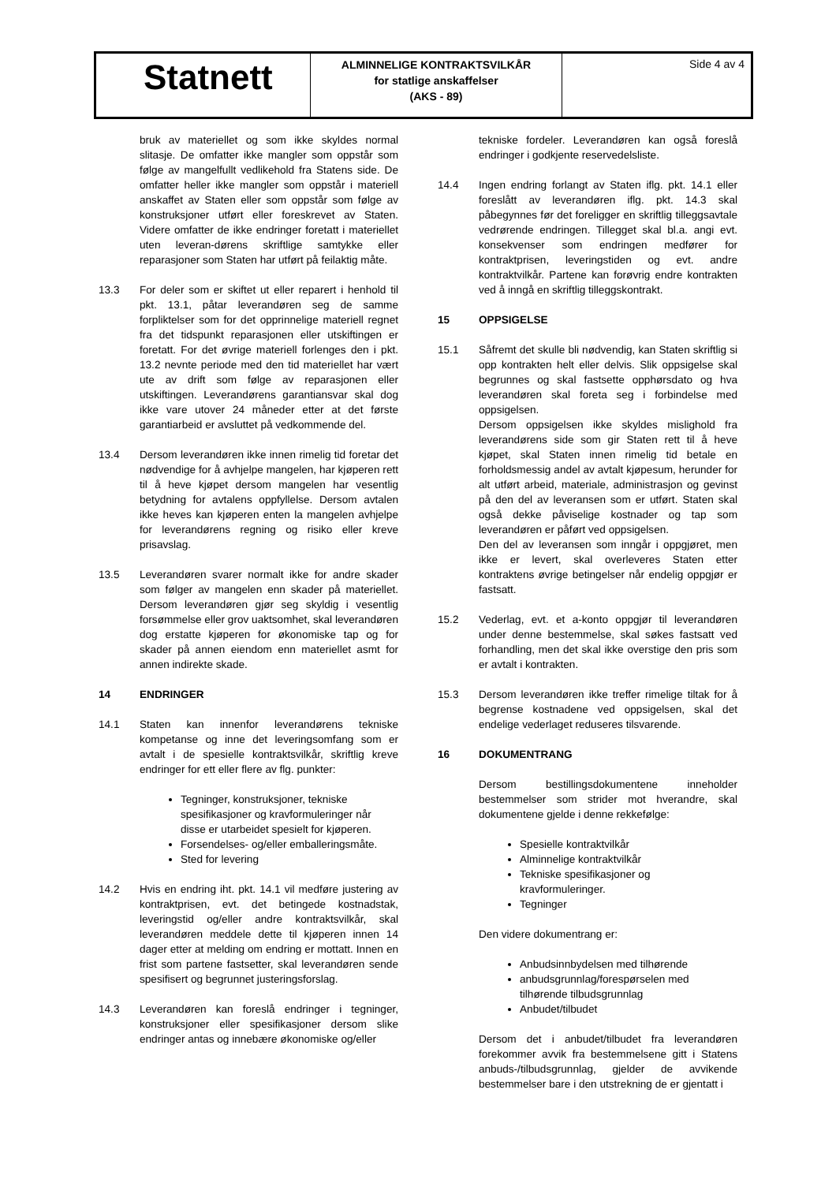Statnett
ALMINNELIGE KONTRAKTSVILKÅR
for statlige anskaffelser
(AKS - 89)
Side 4 av 4
bruk av materiellet og som ikke skyldes normal slitasje. De omfatter ikke mangler som oppstår som følge av mangelfullt vedlikehold fra Statens side. De omfatter heller ikke mangler som oppstår i materiell anskaffet av Staten eller som oppstår som følge av konstruksjoner utført eller foreskrevet av Staten. Videre omfatter de ikke endringer foretatt i materiellet uten leveran-dørens skriftlige samtykke eller reparasjoner som Staten har utført på feilaktig måte.
13.3 For deler som er skiftet ut eller reparert i henhold til pkt. 13.1, påtar leverandøren seg de samme forpliktelser som for det opprinnelige materiell regnet fra det tidspunkt reparasjonen eller utskiftingen er foretatt. For det øvrige materiell forlenges den i pkt. 13.2 nevnte periode med den tid materiellet har vært ute av drift som følge av reparasjonen eller utskiftingen. Leverandørens garantiansvar skal dog ikke vare utover 24 måneder etter at det første garantiarbeid er avsluttet på vedkommende del.
13.4 Dersom leverandøren ikke innen rimelig tid foretar det nødvendige for å avhjelpe mangelen, har kjøperen rett til å heve kjøpet dersom mangelen har vesentlig betydning for avtalens oppfyllelse. Dersom avtalen ikke heves kan kjøperen enten la mangelen avhjelpe for leverandørens regning og risiko eller kreve prisavslag.
13.5 Leverandøren svarer normalt ikke for andre skader som følger av mangelen enn skader på materiellet. Dersom leverandøren gjør seg skyldig i vesentlig forsømmelse eller grov uaktsomhet, skal leverandøren dog erstatte kjøperen for økonomiske tap og for skader på annen eiendom enn materiellet asmt for annen indirekte skade.
14 ENDRINGER
14.1 Staten kan innenfor leverandørens tekniske kompetanse og inne det leveringsomfang som er avtalt i de spesielle kontraktsvilkår, skriftlig kreve endringer for ett eller flere av flg. punkter:
Tegninger, konstruksjoner, tekniske spesifikasjoner og kravformuleringer når disse er utarbeidet spesielt for kjøperen.
Forsendelses- og/eller emballeringsmåte.
Sted for levering
14.2 Hvis en endring iht. pkt. 14.1 vil medføre justering av kontraktprisen, evt. det betingede kostnadstak, leveringstid og/eller andre kontraktsvilkår, skal leverandøren meddele dette til kjøperen innen 14 dager etter at melding om endring er mottatt. Innen en frist som partene fastsetter, skal leverandøren sende spesifisert og begrunnet justeringsforslag.
14.3 Leverandøren kan foreslå endringer i tegninger, konstruksjoner eller spesifikasjoner dersom slike endringer antas og innebære økonomiske og/eller
tekniske fordeler. Leverandøren kan også foreslå endringer i godkjente reservedelsliste.
14.4 Ingen endring forlangt av Staten iflg. pkt. 14.1 eller foreslått av leverandøren iflg. pkt. 14.3 skal påbegynnes før det foreligger en skriftlig tilleggsavtale vedrørende endringen. Tillegget skal bl.a. angi evt. konsekvenser som endringen medfører for kontraktprisen, leveringstiden og evt. andre kontraktvilkår. Partene kan forøvrig endre kontrakten ved å inngå en skriftlig tilleggskontrakt.
15 OPPSIGELSE
15.1 Såfremt det skulle bli nødvendig, kan Staten skriftlig si opp kontrakten helt eller delvis. Slik oppsigelse skal begrunnes og skal fastsette opphørsdato og hva leverandøren skal foreta seg i forbindelse med oppsigelsen.
Dersom oppsigelsen ikke skyldes mislighold fra leverandørens side som gir Staten rett til å heve kjøpet, skal Staten innen rimelig tid betale en forholdsmessig andel av avtalt kjøpesum, herunder for alt utført arbeid, materiale, administrasjon og gevinst på den del av leveransen som er utført. Staten skal også dekke påviselige kostnader og tap som leverandøren er påført ved oppsigelsen.
Den del av leveransen som inngår i oppgjøret, men ikke er levert, skal overleveres Staten etter kontraktens øvrige betingelser når endelig oppgjør er fastsatt.
15.2 Vederlag, evt. et a-konto oppgjør til leverandøren under denne bestemmelse, skal søkes fastsatt ved forhandling, men det skal ikke overstige den pris som er avtalt i kontrakten.
15.3 Dersom leverandøren ikke treffer rimelige tiltak for å begrense kostnadene ved oppsigelsen, skal det endelige vederlaget reduseres tilsvarende.
16 DOKUMENTRANG
Dersom bestillingsdokumentene inneholder bestemmelser som strider mot hverandre, skal dokumentene gjelde i denne rekkefølge:
Spesielle kontraktvilkår
Alminnelige kontraktvilkår
Tekniske spesifikasjoner og kravformuleringer.
Tegninger
Den videre dokumentrang er:
Anbudsinnbydelsen med tilhørende
anbudsgrunnlag/forespørselen med tilhørende tilbudsgrunnlag
Anbudet/tilbudet
Dersom det i anbudet/tilbudet fra leverandøren forekommer avvik fra bestemmelsene gitt i Statens anbuds-/tilbudsgrunnlag, gjelder de avvikende bestemmelser bare i den utstrekning de er gjentatt i